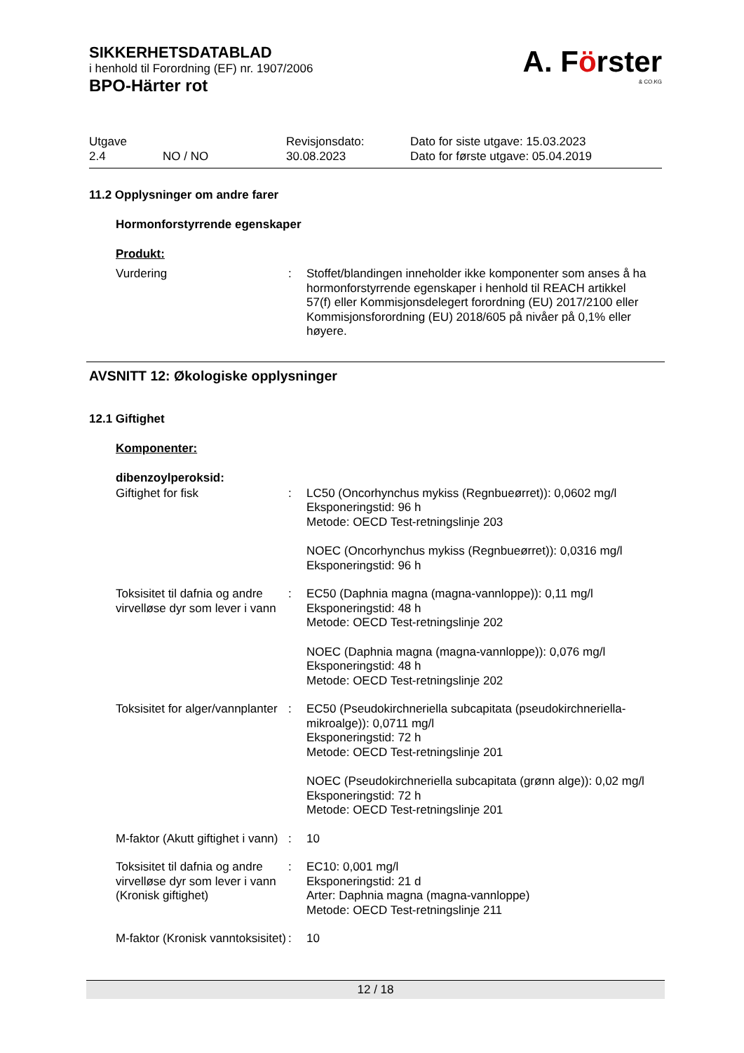SIKKERHETSDATABLAD
i henhold til Forordning (EF) nr. 1907/2006
BPO-Härter rot
A. Förster
& CO.KG
Utgave
2.4
NO / NO Revisjonsdato:
30.08.2023
Dato for siste utgave: 15.03.2023
Dato for første utgave: 05.04.2019
11.2 Opplysninger om andre farer
Hormonforstyrrende egenskaper
Produkt:
Vurdering : Stoffet/blandingen inneholder ikke komponenter som anses å ha hormonforstyrrende egenskaper i henhold til REACH artikkel 57(f) eller Kommisjonsdelegert forordning (EU) 2017/2100 eller Kommisjonsforordning (EU) 2018/605 på nivåer på 0,1% eller høyere.
AVSNITT 12: Økologiske opplysninger
12.1 Giftighet
Komponenter:
dibenzoylperoksid:
Giftighet for fisk : LC50 (Oncorhynchus mykiss (Regnbueørret)): 0,0602 mg/l
Eksponeringstid: 96 h
Metode: OECD Test-retningslinje 203
NOEC (Oncorhynchus mykiss (Regnbueørret)): 0,0316 mg/l
Eksponeringstid: 96 h
Toksisitet til dafnia og andre virvelløse dyr som lever i vann
: EC50 (Daphnia magna (magna-vannloppe)): 0,11 mg/l
Eksponeringstid: 48 h
Metode: OECD Test-retningslinje 202
NOEC (Daphnia magna (magna-vannloppe)): 0,076 mg/l
Eksponeringstid: 48 h
Metode: OECD Test-retningslinje 202
Toksisitet for alger/vannplanter
: EC50 (Pseudokirchneriella subcapitata (pseudokirchneriella-mikroalge)): 0,0711 mg/l
Eksponeringstid: 72 h
Metode: OECD Test-retningslinje 201
NOEC (Pseudokirchneriella subcapitata (grønn alge)): 0,02 mg/l
Eksponeringstid: 72 h
Metode: OECD Test-retningslinje 201
M-faktor (Akutt giftighet i vann)
: 10
Toksisitet til dafnia og andre virvelløse dyr som lever i vann (Kronisk giftighet)
: EC10: 0,001 mg/l
Eksponeringstid: 21 d
Arter: Daphnia magna (magna-vannloppe)
Metode: OECD Test-retningslinje 211
M-faktor (Kronisk vanntoksisitet)
: 10
12 / 18